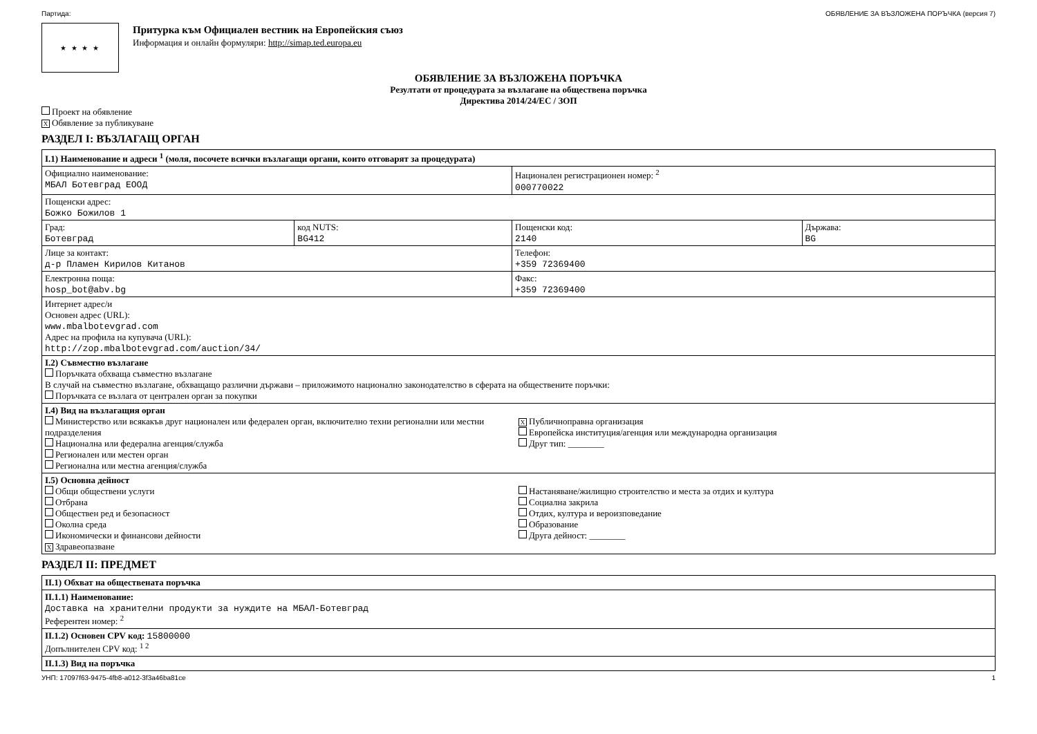Партида: ОБЯВЛЕНИЕ ЗА ВЪЗЛОЖЕНА ПОРЪЧКА (версия 7)
★ ★ ★ ★
Притурка към Официален вестник на Европейския съюз
Информация и онлайн формуляри: http://simap.ted.europa.eu
ОБЯВЛЕНИЕ ЗА ВЪЗЛОЖЕНА ПОРЪЧКА
Резултати от процедурата за възлагане на обществена поръчка
Директива 2014/24/ЕС / ЗОП
Проект на обявление
X Обявление за публикуване
РАЗДЕЛ I: ВЪЗЛАГАЩ ОРГАН
| I.1) Наименование и адреси <sup>1</sup> (моля, посочете всички възлагащи органи, които отговарят за процедурата) | | | |
| Официално наименование: МБАЛ Ботевград ЕООД | | Национален регистрационен номер: <sup>2</sup> 000770022 | |
| Пощенски адрес: Божко Божилов 1 | | | |
| Град: Ботевград | код NUTS: BG412 | Пощенски код: 2140 | Държава: BG |
| Лице за контакт: д-р Пламен Кирилов Китанов | | Телефон: +359 72369400 | |
| Електронна поща: hosp_bot@abv.bg | | Факс: +359 72369400 | |
| Интернет адрес/и Основен адрес (URL): www.mbalbotevgrad.com Адрес на профила на купувача (URL): http://zop.mbalbotevgrad.com/auction/34/ | | | |
| I.2) Съвместно възлагане Поръчката обхваща съвместно възлагане В случай на съвместно възлагане, обхващащо различни държави – приложимото национално законодателство в сферата на обществените поръчки: Поръчката се възлага от централен орган за покупки | | | |
| I.4) Вид на възлагащия орган Министерство или всякакъв друг национален или федерален орган, включително техни регионални или местни подразделения Национална или федерална агенция/служба Регионален или местен орган Регионална или местна агенция/служба X Публичноправна организация Европейска институция/агенция или международна организация Друг тип: ________ | | | |
| I.5) Основна дейност Общи обществени услуги Отбрана Обществен ред и безопасност Околна среда Икономически и финансови дейности X Здравеопазване Настаняване/жилищно строителство и места за отдих и култура Социална закрила Отдих, култура и вероизповедание Образование Друга дейност: ________ | | | |
РАЗДЕЛ II: ПРЕДМЕТ
| II.1) Обхват на обществената поръчка |
| II.1.1) Наименование: Доставка на хранителни продукти за нуждите на МБАЛ-Ботевград Референтен номер: <sup>2</sup> |
| II.1.2) Основен CPV код: 15800000 Допълнителен CPV код: <sup>1 2</sup> |
| II.1.3) Вид на поръчка |
УНП: 17097f63-9475-4fb8-a012-3f3a46ba81ce 1